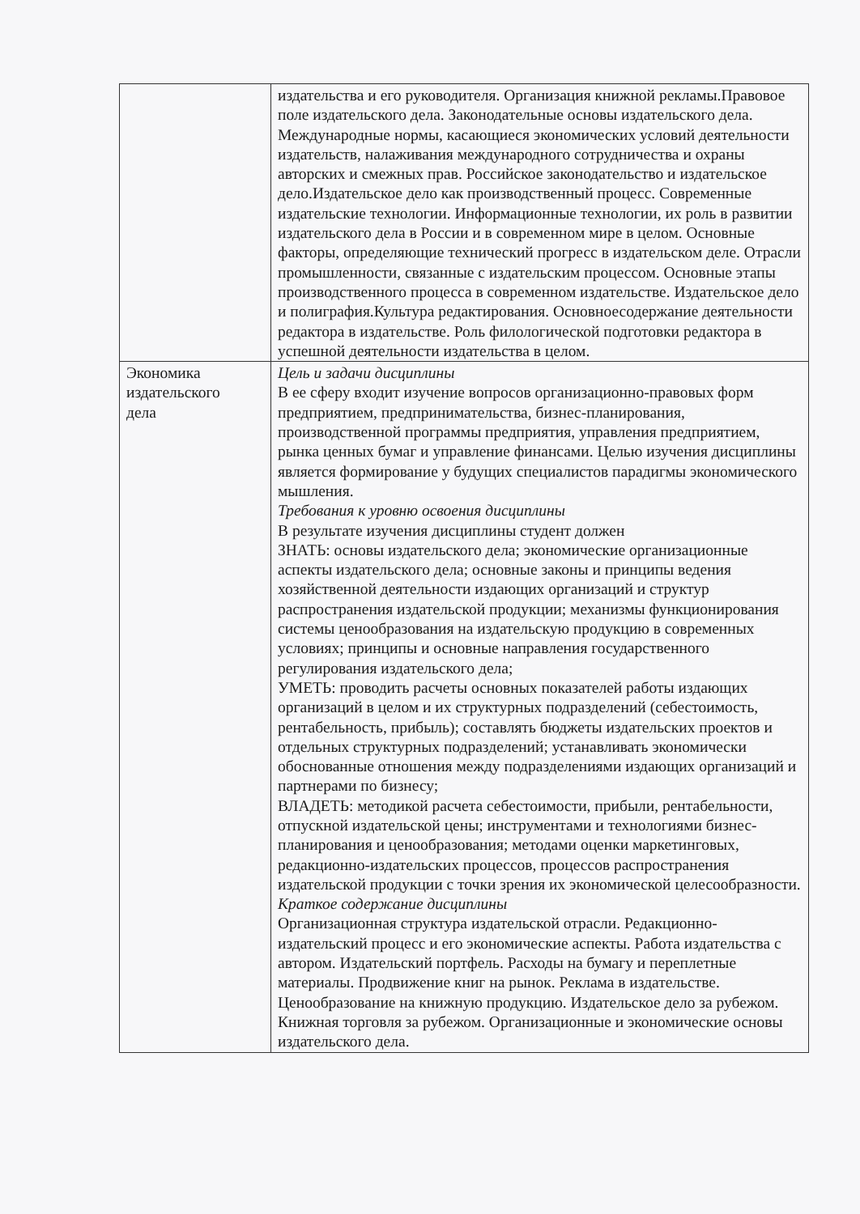| | издательства и его руководителя. Организация книжной рекламы.Правовое поле издательского дела. Законодательные основы издательского дела. Международные нормы, касающиеся экономических условий деятельности издательств, налаживания международного сотрудничества и охраны авторских и смежных прав. Российское законодательство и издательское дело.Издательское дело как производственный процесс. Современные издательские технологии. Информационные технологии, их роль в развитии издательского дела в России и в современном мире в целом. Основные факторы, определяющие технический прогресс в издательском деле. Отрасли промышленности, связанные с издательским процессом. Основные этапы производственного процесса в современном издательстве. Издательское дело и полиграфия.Культура редактирования. Основноесодержание деятельности редактора в издательстве. Роль филологической подготовки редактора в успешной деятельности издательства в целом. |
| Экономика издательского дела | Цель и задачи дисциплины В ее сферу входит изучение вопросов организационно-правовых форм предприятием, предпринимательства, бизнес-планирования, производственной программы предприятия, управления предприятием, рынка ценных бумаг и управление финансами. Целью изучения дисциплины является формирование у будущих специалистов парадигмы экономического мышления. Требования к уровню освоения дисциплины В результате изучения дисциплины студент должен ЗНАТЬ: основы издательского дела; экономические организационные аспекты издательского дела; основные законы и принципы ведения хозяйственной деятельности издающих организаций и структур распространения издательской продукции; механизмы функционирования системы ценообразования на издательскую продукцию в современных условиях; принципы и основные направления государственного регулирования издательского дела; УМЕТЬ: проводить расчеты основных показателей работы издающих организаций в целом и их структурных подразделений (себестоимость, рентабельность, прибыль); составлять бюджеты издательских проектов и отдельных структурных подразделений; устанавливать экономически обоснованные отношения между подразделениями издающих организаций и партнерами по бизнесу; ВЛАДЕТЬ: методикой расчета себестоимости, прибыли, рентабельности, отпускной издательской цены; инструментами и технологиями бизнес- планирования и ценообразования; методами оценки маркетинговых, редакционно-издательских процессов, процессов распространения издательской продукции с точки зрения их экономической целесообразности. Краткое содержание дисциплины Организационная структура издательской отрасли. Редакционно-издательский процесс и его экономические аспекты. Работа издательства с автором. Издательский портфель. Расходы на бумагу и переплетные материалы. Продвижение книг на рынок. Реклама в издательстве. Ценообразование на книжную продукцию. Издательское дело за рубежом. Книжная торговля за рубежом. Организационные и экономические основы издательского дела. |